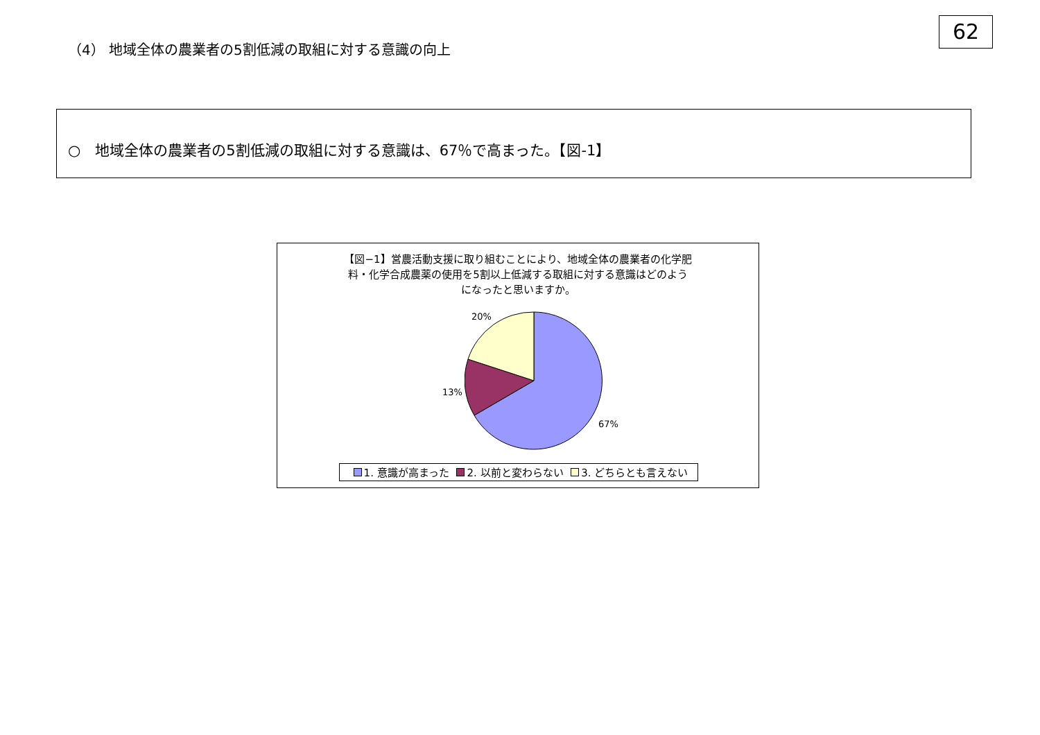62
（4） 地域全体の農業者の5割低減の取組に対する意識の向上
○　地域全体の農業者の5割低減の取組に対する意識は、67％で高まった。【図-1】
【図−1】営農活動支援に取り組むことにより、地域全体の農業者の化学肥
料・化学合成農薬の使用を5割以上低減する取組に対する意識はどのよう
になったと思いますか。
20%
13%
67%
1. 意識が高まった 2. 以前と変わらない 3. どちらとも言えない